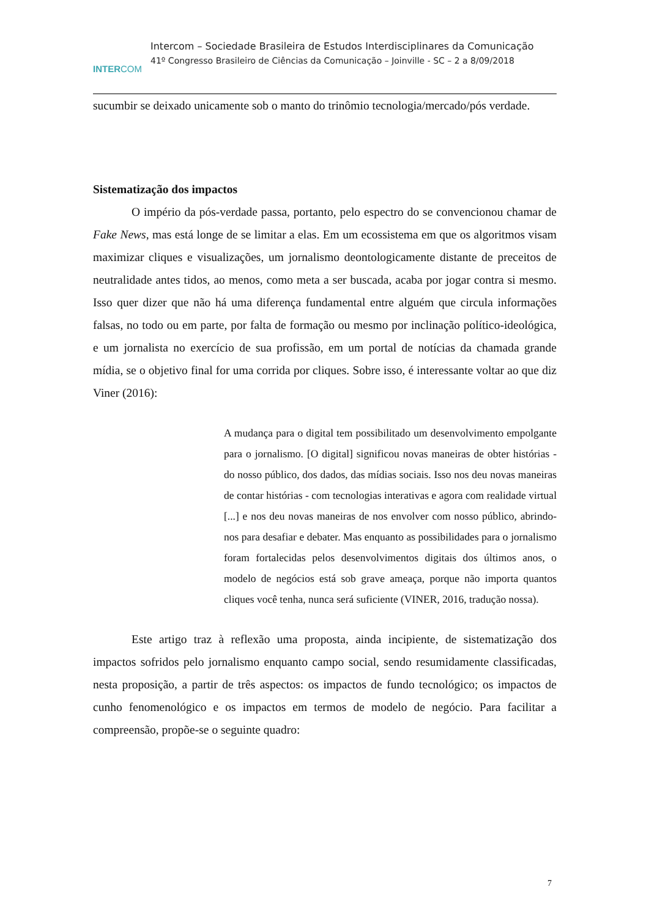INTERCOM
Intercom – Sociedade Brasileira de Estudos Interdisciplinares da Comunicação
41º Congresso Brasileiro de Ciências da Comunicação – Joinville - SC – 2 a 8/09/2018
sucumbir se deixado unicamente sob o manto do trinômio tecnologia/mercado/pós verdade.
Sistematização dos impactos
O império da pós-verdade passa, portanto, pelo espectro do se convencionou chamar de Fake News, mas está longe de se limitar a elas. Em um ecossistema em que os algoritmos visam maximizar cliques e visualizações, um jornalismo deontologicamente distante de preceitos de neutralidade antes tidos, ao menos, como meta a ser buscada, acaba por jogar contra si mesmo. Isso quer dizer que não há uma diferença fundamental entre alguém que circula informações falsas, no todo ou em parte, por falta de formação ou mesmo por inclinação político-ideológica, e um jornalista no exercício de sua profissão, em um portal de notícias da chamada grande mídia, se o objetivo final for uma corrida por cliques. Sobre isso, é interessante voltar ao que diz Viner (2016):
A mudança para o digital tem possibilitado um desenvolvimento empolgante para o jornalismo. [O digital] significou novas maneiras de obter histórias - do nosso público, dos dados, das mídias sociais. Isso nos deu novas maneiras de contar histórias - com tecnologias interativas e agora com realidade virtual [...] e nos deu novas maneiras de nos envolver com nosso público, abrindo-nos para desafiar e debater. Mas enquanto as possibilidades para o jornalismo foram fortalecidas pelos desenvolvimentos digitais dos últimos anos, o modelo de negócios está sob grave ameaça, porque não importa quantos cliques você tenha, nunca será suficiente (VINER, 2016, tradução nossa).
Este artigo traz à reflexão uma proposta, ainda incipiente, de sistematização dos impactos sofridos pelo jornalismo enquanto campo social, sendo resumidamente classificadas, nesta proposição, a partir de três aspectos: os impactos de fundo tecnológico; os impactos de cunho fenomenológico e os impactos em termos de modelo de negócio. Para facilitar a compreensão, propõe-se o seguinte quadro:
7